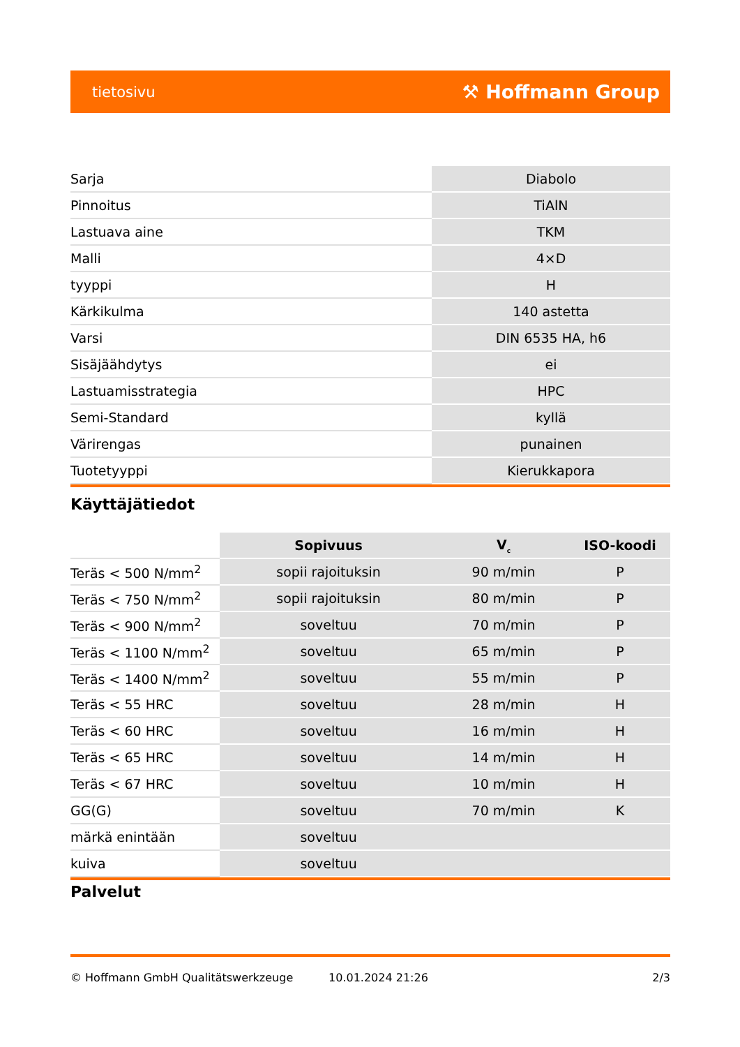tietosivu ⚒ Hoffmann Group
| Sarja | Diabolo |
| Pinnoitus | TiAlN |
| Lastuava aine | TKM |
| Malli | 4×D |
| tyyppi | H |
| Kärkikulma | 140 astetta |
| Varsi | DIN 6535 HA, h6 |
| Sisäjäähdytys | ei |
| Lastuamisstrategia | HPC |
| Semi-Standard | kyllä |
| Värirengas | punainen |
| Tuotetyyppi | Kierukkapora |
Käyttäjätiedot
| | Sopivuus | V<sub>c</sub> | ISO-koodi |
| --- | --- | --- | --- |
| Teräs < 500 N/mm<sup>2</sup> | sopii rajoituksin | 90 m/min | P |
| Teräs < 750 N/mm<sup>2</sup> | sopii rajoituksin | 80 m/min | P |
| Teräs < 900 N/mm<sup>2</sup> | soveltuu | 70 m/min | P |
| Teräs < 1100 N/mm<sup>2</sup> | soveltuu | 65 m/min | P |
| Teräs < 1400 N/mm<sup>2</sup> | soveltuu | 55 m/min | P |
| Teräs < 55 HRC | soveltuu | 28 m/min | H |
| Teräs < 60 HRC | soveltuu | 16 m/min | H |
| Teräs < 65 HRC | soveltuu | 14 m/min | H |
| Teräs < 67 HRC | soveltuu | 10 m/min | H |
| GG(G) | soveltuu | 70 m/min | K |
| märkä enintään | soveltuu | | |
| kuiva | soveltuu | | |
Palvelut
© Hoffmann GmbH Qualitätswerkzeuge 10.01.2024 21:26 2/3